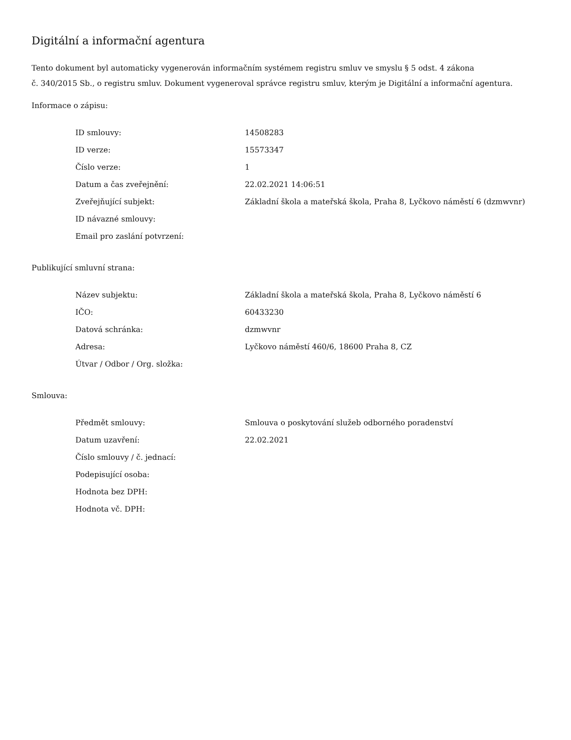Digitální a informační agentura
Tento dokument byl automaticky vygenerován informačním systémem registru smluv ve smyslu § 5 odst. 4 zákona
č. 340/2015 Sb., o registru smluv. Dokument vygeneroval správce registru smluv, kterým je Digitální a informační agentura.
Informace o zápisu:
| ID smlouvy: | 14508283 |
| ID verze: | 15573347 |
| Číslo verze: | 1 |
| Datum a čas zveřejnění: | 22.02.2021 14:06:51 |
| Zveřejňující subjekt: | Základní škola a mateřská škola, Praha 8, Lyčkovo náměstí 6 (dzmwvnr) |
| ID návazné smlouvy: | |
| Email pro zaslání potvrzení: | |
Publikující smluvní strana:
| Název subjektu: | Základní škola a mateřská škola, Praha 8, Lyčkovo náměstí 6 |
| IČO: | 60433230 |
| Datová schránka: | dzmwvnr |
| Adresa: | Lyčkovo náměstí 460/6, 18600 Praha 8, CZ |
| Útvar / Odbor / Org. složka: | |
Smlouva:
| Předmět smlouvy: | Smlouva o poskytování služeb odborného poradenství |
| Datum uzavření: | 22.02.2021 |
| Číslo smlouvy / č. jednací: | |
| Podepisující osoba: | |
| Hodnota bez DPH: | |
| Hodnota vč. DPH: | |